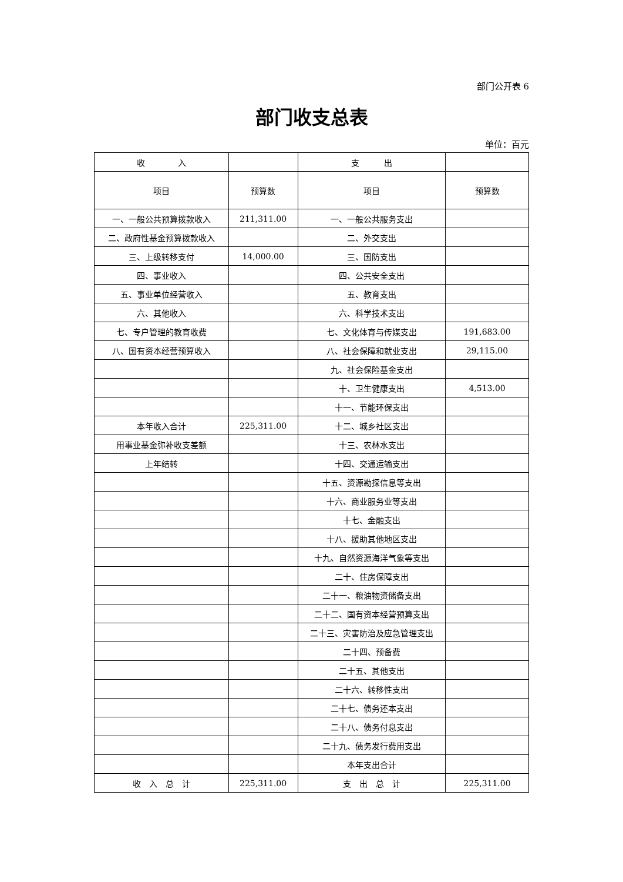部门公开表 6
部门收支总表
单位：百元
| 收 入 | | 支 出 | |
| 项目 | 预算数 | 项目 | 预算数 |
| 一、一般公共预算拨款收入 | 211,311.00 | 一、一般公共服务支出 | |
| 二、政府性基金预算拨款收入 | | 二、外交支出 | |
| 三、上级转移支付 | 14,000.00 | 三、国防支出 | |
| 四、事业收入 | | 四、公共安全支出 | |
| 五、事业单位经营收入 | | 五、教育支出 | |
| 六、其他收入 | | 六、科学技术支出 | |
| 七、专户管理的教育收费 | | 七、文化体育与传媒支出 | 191,683.00 |
| 八、国有资本经营预算收入 | | 八、社会保障和就业支出 | 29,115.00 |
| | | 九、社会保险基金支出 | |
| | | 十、卫生健康支出 | 4,513.00 |
| | | 十一、节能环保支出 | |
| 本年收入合计 | 225,311.00 | 十二、城乡社区支出 | |
| 用事业基金弥补收支差额 | | 十三、农林水支出 | |
| 上年结转 | | 十四、交通运输支出 | |
| | | 十五、资源勘探信息等支出 | |
| | | 十六、商业服务业等支出 | |
| | | 十七、金融支出 | |
| | | 十八、援助其他地区支出 | |
| | | 十九、自然资源海洋气象等支出 | |
| | | 二十、住房保障支出 | |
| | | 二十一、粮油物资储备支出 | |
| | | 二十二、国有资本经营预算支出 | |
| | | 二十三、灾害防治及应急管理支出 | |
| | | 二十四、预备费 | |
| | | 二十五、其他支出 | |
| | | 二十六、转移性支出 | |
| | | 二十七、债务还本支出 | |
| | | 二十八、债务付息支出 | |
| | | 二十九、债务发行费用支出 | |
| | | 本年支出合计 | |
| 收 入 总 计 | 225,311.00 | 支 出 总 计 | 225,311.00 |